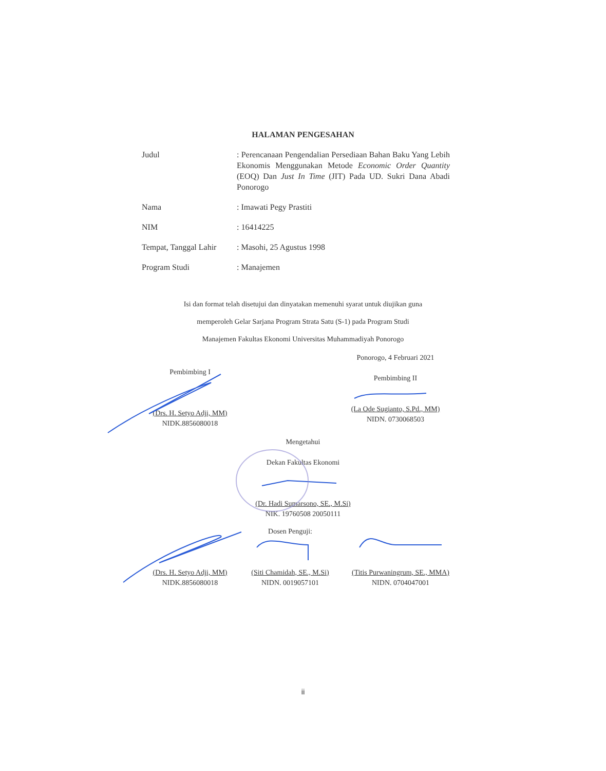HALAMAN PENGESAHAN
Judul : Perencanaan Pengendalian Persediaan Bahan Baku Yang Lebih Ekonomis Menggunakan Metode Economic Order Quantity (EOQ) Dan Just In Time (JIT) Pada UD. Sukri Dana Abadi Ponorogo
Nama : Imawati Pegy Prastiti
NIM : 16414225
Tempat, Tanggal Lahir
: Masohi, 25 Agustus 1998
Program Studi : Manajemen
Isi dan format telah disetujui dan dinyatakan memenuhi syarat untuk diujikan guna
memperoleh Gelar Sarjana Program Strata Satu (S-1) pada Program Studi
Manajemen Fakultas Ekonomi Universitas Muhammadiyah Ponorogo
Ponorogo, 4 Februari 2021
Pembimbing II
(La Ode Sugianto, S.Pd., MM)
NIDN. 0730068503
Pembimbing I
(Drs. H. Setyo Adji, MM)
NIDK.8856080018
Mengetahui
Dekan Fakultas Ekonomi
(Dr. Hadi Sumarsono, SE., M.Si)
NIK. 19760508 20050111
(Drs. H. Setyo Adji, MM)
NIDK.8856080018
Dosen Penguji:
(Siti Chamidah, SE., M.Si)
NIDN. 0019057101
(Titis Purwaningrum, SE., MMA)
NIDN. 0704047001
ii